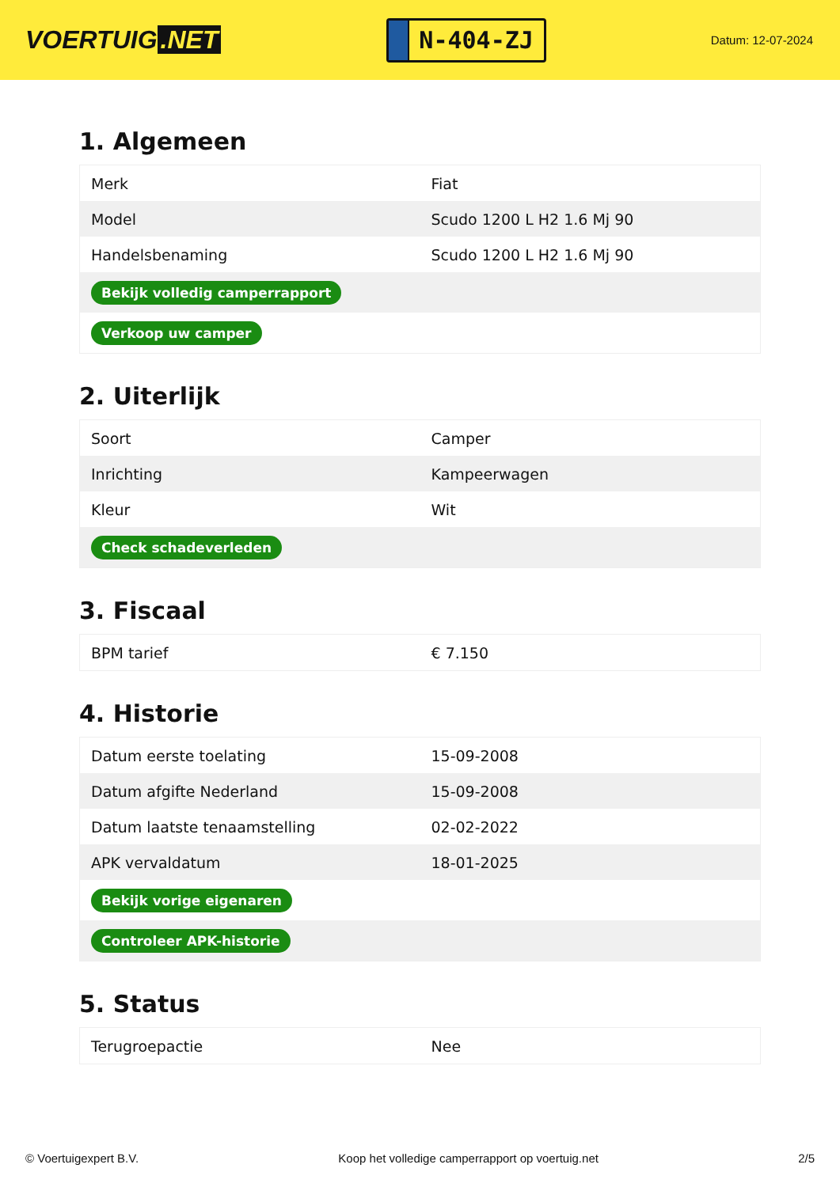VOERTUIG.NET
N-404-ZJ
Datum: 12-07-2024
1. Algemeen
| Merk | Fiat |
| Model | Scudo 1200 L H2 1.6 Mj 90 |
| Handelsbenaming | Scudo 1200 L H2 1.6 Mj 90 |
| Bekijk volledig camperrapport | |
| Verkoop uw camper | |
2. Uiterlijk
| Soort | Camper |
| Inrichting | Kampeerwagen |
| Kleur | Wit |
| Check schadeverleden | |
3. Fiscaal
| BPM tarief | € 7.150 |
4. Historie
| Datum eerste toelating | 15-09-2008 |
| Datum afgifte Nederland | 15-09-2008 |
| Datum laatste tenaamstelling | 02-02-2022 |
| APK vervaldatum | 18-01-2025 |
| Bekijk vorige eigenaren | |
| Controleer APK-historie | |
5. Status
| Terugroepactie | Nee |
© Voertuigexpert B.V. Koop het volledige camperrapport op voertuig.net 2/5